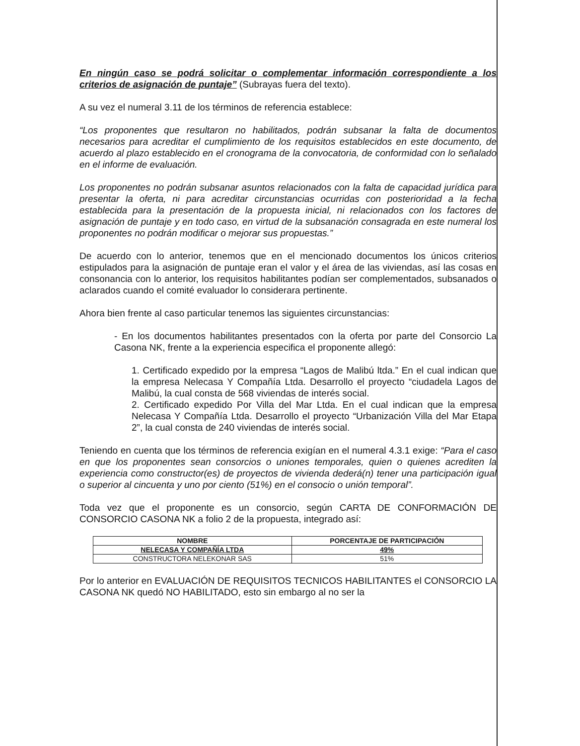En ningún caso se podrá solicitar o complementar información correspondiente a los criterios de asignación de puntaje” (Subrayas fuera del texto).
A su vez el numeral 3.11 de los términos de referencia establece:
“Los proponentes que resultaron no habilitados, podrán subsanar la falta de documentos necesarios para acreditar el cumplimiento de los requisitos establecidos en este documento, de acuerdo al plazo establecido en el cronograma de la convocatoria, de conformidad con lo señalado en el informe de evaluación.
Los proponentes no podrán subsanar asuntos relacionados con la falta de capacidad jurídica para presentar la oferta, ni para acreditar circunstancias ocurridas con posterioridad a la fecha establecida para la presentación de la propuesta inicial, ni relacionados con los factores de asignación de puntaje y en todo caso, en virtud de la subsanación consagrada en este numeral los proponentes no podrán modificar o mejorar sus propuestas.”
De acuerdo con lo anterior, tenemos que en el mencionado documentos los únicos criterios estipulados para la asignación de puntaje eran el valor y el área de las viviendas, así las cosas en consonancia con lo anterior, los requisitos habilitantes podían ser complementados, subsanados o aclarados cuando el comité evaluador lo considerara pertinente.
Ahora bien frente al caso particular tenemos las siguientes circunstancias:
- En los documentos habilitantes presentados con la oferta por parte del Consorcio La Casona NK, frente a la experiencia especifica el proponente allegó:
1. Certificado expedido por la empresa “Lagos de Malibú ltda.” En el cual indican que la empresa Nelecasa Y Compañía Ltda. Desarrollo el proyecto “ciudadela Lagos de Malibú, la cual consta de 568 viviendas de interés social.
2. Certificado expedido Por Villa del Mar Ltda. En el cual indican que la empresa Nelecasa Y Compañía Ltda. Desarrollo el proyecto “Urbanización Villa del Mar Etapa 2”, la cual consta de 240 viviendas de interés social.
Teniendo en cuenta que los términos de referencia exigían en el numeral 4.3.1 exige: “Para el caso en que los proponentes sean consorcios o uniones temporales, quien o quienes acrediten la experiencia como constructor(es) de proyectos de vivienda dederá(n) tener una participación igual o superior al cincuenta y uno por ciento (51%) en el consocio o unión temporal”.
Toda vez que el proponente es un consorcio, según CARTA DE CONFORMACIÓN DE CONSORCIO CASONA NK a folio 2 de la propuesta, integrado así:
| NOMBRE | PORCENTAJE DE PARTICIPACIÓN |
| --- | --- |
| NELECASA Y COMPAÑÍA LTDA | 49% |
| CONSTRUCTORA NELEKONAR SAS | 51% |
Por lo anterior en EVALUACIÓN DE REQUISITOS TECNICOS HABILITANTES el CONSORCIO LA CASONA NK quedó NO HABILITADO, esto sin embargo al no ser la